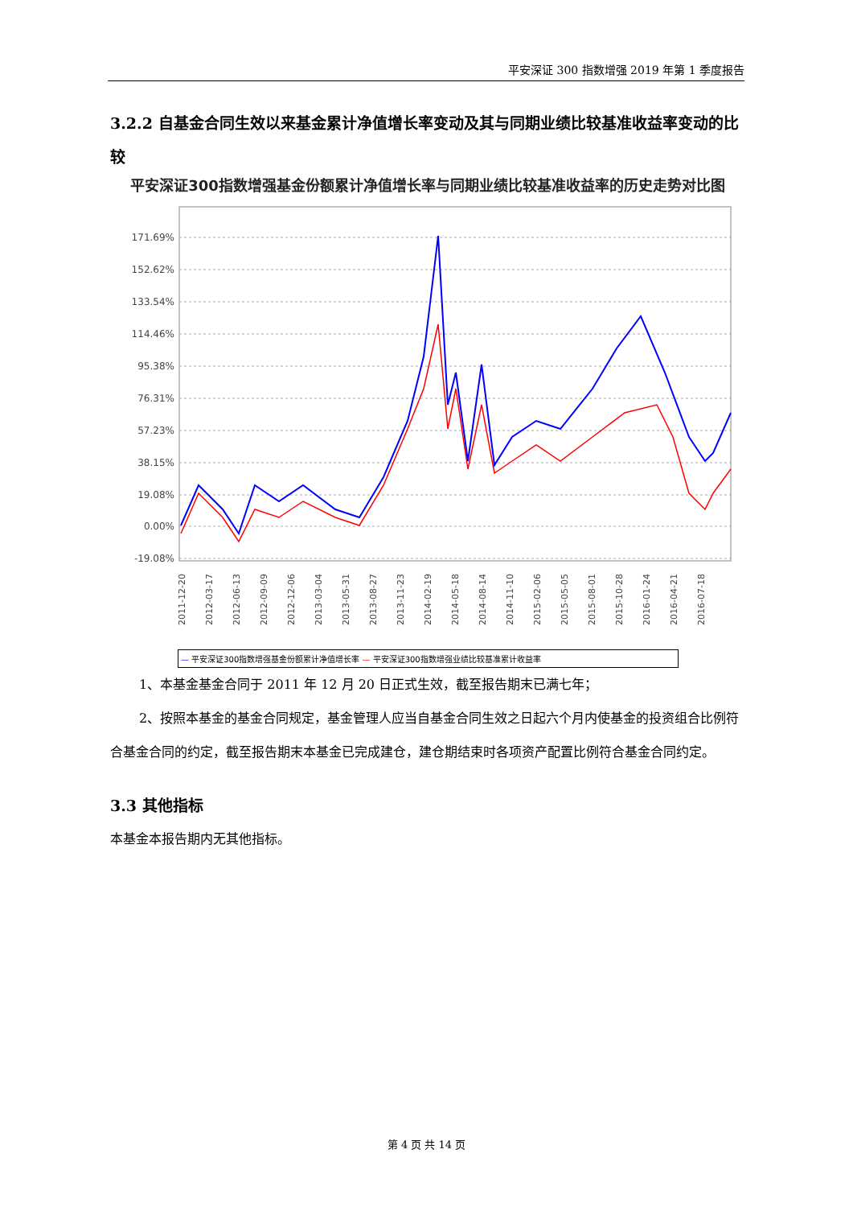平安深证 300 指数增强 2019 年第 1 季度报告
3.2.2 自基金合同生效以来基金累计净值增长率变动及其与同期业绩比较基准收益率变动的比较
平安深证300指数增强基金份额累计净值增长率与同期业绩比较基准收益率的历史走势对比图
171.69%
152.62%
133.54%
114.46%
95.38%
76.31%
57.23%
38.15%
19.08%
0.00%
-19.08%
2011-12-20
2012-03-17
2012-06-13
2012-09-09
2012-12-06
2013-03-04
2013-05-31
2013-08-27
2013-11-23
2014-02-19
2014-05-18
2014-08-14
2014-11-10
2015-02-06
2015-05-05
2015-08-01
2015-10-28
2016-01-24
2016-04-21
2016-07-18
— 平安深证300指数增强基金份额累计净值增长率 — 平安深证300指数增强业绩比较基准累计收益率
1、本基金基金合同于 2011 年 12 月 20 日正式生效，截至报告期末已满七年；
2、按照本基金的基金合同规定，基金管理人应当自基金合同生效之日起六个月内使基金的投资组合比例符合基金合同的约定，截至报告期末本基金已完成建仓，建仓期结束时各项资产配置比例符合基金合同约定。
3.3 其他指标
本基金本报告期内无其他指标。
第 4 页 共 14 页